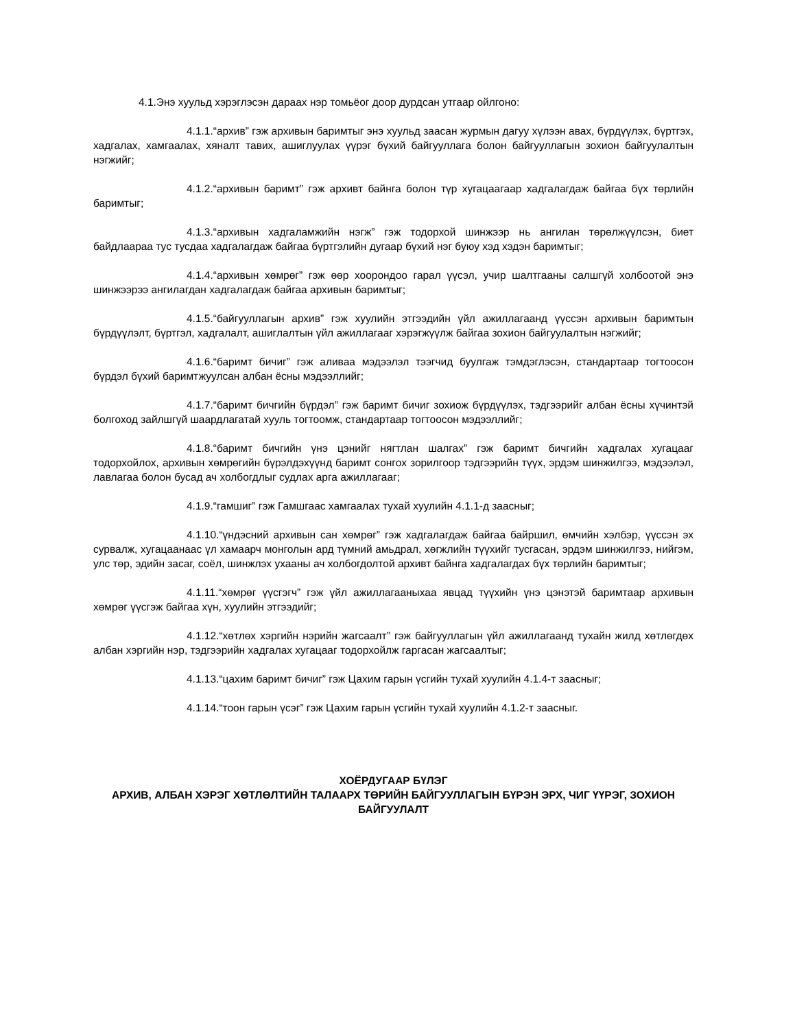4.1.Энэ хуульд хэрэглэсэн дараах нэр томьёог доор дурдсан утгаар ойлгоно:
4.1.1.“архив” гэж архивын баримтыг энэ хуульд заасан журмын дагуу хүлээн авах, бүрдүүлэх, бүртгэх, хадгалах, хамгаалах, хяналт тавих, ашиглуулах үүрэг бүхий байгууллага болон байгууллагын зохион байгуулалтын нэгжийг;
4.1.2.“архивын баримт” гэж архивт байнга болон түр хугацаагаар хадгалагдаж байгаа бүх төрлийн баримтыг;
4.1.3.“архивын хадгаламжийн нэгж” гэж тодорхой шинжээр нь ангилан төрөлжүүлсэн, биет байдлаараа тус тусдаа хадгалагдаж байгаа бүртгэлийн дугаар бүхий нэг буюу хэд хэдэн баримтыг;
4.1.4.“архивын хөмрөг” гэж өөр хоорондоо гарал үүсэл, учир шалтгааны салшгүй холбоотой энэ шинжээрээ ангилагдан хадгалагдаж байгаа архивын баримтыг;
4.1.5.“байгууллагын архив” гэж хуулийн этгээдийн үйл ажиллагаанд үүссэн архивын баримтын бүрдүүлэлт, бүртгэл, хадгалалт, ашиглалтын үйл ажиллагааг хэрэгжүүлж байгаа зохион байгуулалтын нэгжийг;
4.1.6.“баримт бичиг” гэж аливаа мэдээлэл тээгчид буулгаж тэмдэглэсэн, стандартаар тогтоосон бүрдэл бүхий баримтжуулсан албан ёсны мэдээллийг;
4.1.7.“баримт бичгийн бүрдэл” гэж баримт бичиг зохиож бүрдүүлэх, тэдгээрийг албан ёсны хүчинтэй болгоход зайлшгүй шаардлагатай хууль тогтоомж, стандартаар тогтоосон мэдээллийг;
4.1.8.“баримт бичгийн үнэ цэнийг нягтлан шалгах” гэж баримт бичгийн хадгалах хугацааг тодорхойлох, архивын хөмрөгийн бүрэлдэхүүнд баримт сонгох зорилгоор тэдгээрийн түүх, эрдэм шинжилгээ, мэдээлэл, лавлагаа болон бусад ач холбогдлыг судлах арга ажиллагааг;
4.1.9.“гамшиг” гэж Гамшгаас хамгаалах тухай хуулийн 4.1.1-д заасныг;
4.1.10.“үндэсний архивын сан хөмрөг” гэж хадгалагдаж байгаа байршил, өмчийн хэлбэр, үүссэн эх сурвалж, хугацаанаас үл хамаарч монголын ард түмний амьдрал, хөгжлийн түүхийг тусгасан, эрдэм шинжилгээ, нийгэм, улс төр, эдийн засаг, соёл, шинжлэх ухааны ач холбогдолтой архивт байнга хадгалагдах бүх төрлийн баримтыг;
4.1.11.“хөмрөг үүсгэгч” гэж үйл ажиллагааныхаа явцад түүхийн үнэ цэнэтэй баримтаар архивын хөмрөг үүсгэж байгаа хүн, хуулийн этгээдийг;
4.1.12.“хөтлөх хэргийн нэрийн жагсаалт” гэж байгууллагын үйл ажиллагаанд тухайн жилд хөтлөгдөх албан хэргийн нэр, тэдгээрийн хадгалах хугацааг тодорхойлж гаргасан жагсаалтыг;
4.1.13.“цахим баримт бичиг” гэж Цахим гарын үсгийн тухай хуулийн 4.1.4-т заасныг;
4.1.14.“тоон гарын үсэг” гэж Цахим гарын үсгийн тухай хуулийн 4.1.2-т заасныг.
ХОЁРДУГААР БҮЛЭГ
АРХИВ, АЛБАН ХЭРЭГ ХӨТЛӨЛТИЙН ТАЛААРХ ТӨРИЙН БАЙГУУЛЛАГЫН БҮРЭН ЭРХ, ЧИГ ҮҮРЭГ, ЗОХИОН БАЙГУУЛАЛТ